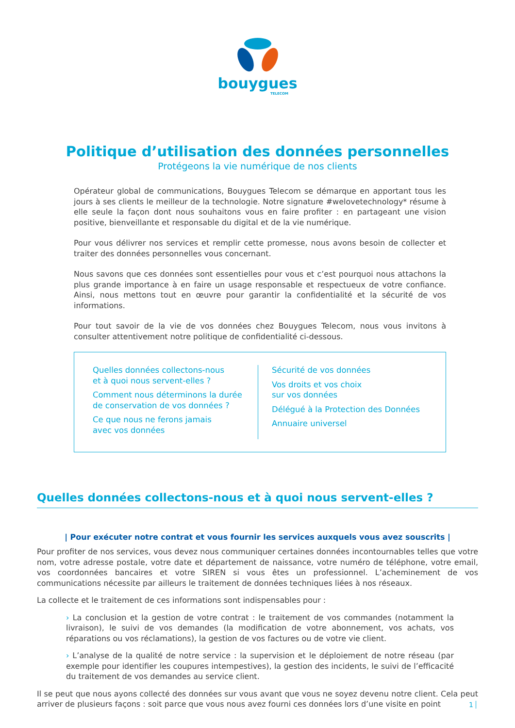bouygues
TELECOM
Politique d’utilisation des données personnelles
Protégeons la vie numérique de nos clients
Opérateur global de communications, Bouygues Telecom se démarque en apportant tous les jours à ses clients le meilleur de la technologie. Notre signature #welovetechnology* résume à elle seule la façon dont nous souhaitons vous en faire profiter : en partageant une vision positive, bienveillante et responsable du digital et de la vie numérique.
Pour vous délivrer nos services et remplir cette promesse, nous avons besoin de collecter et traiter des données personnelles vous concernant.
Nous savons que ces données sont essentielles pour vous et c’est pourquoi nous attachons la plus grande importance à en faire un usage responsable et respectueux de votre confiance. Ainsi, nous mettons tout en œuvre pour garantir la confidentialité et la sécurité de vos informations.
Pour tout savoir de la vie de vos données chez Bouygues Telecom, nous vous invitons à consulter attentivement notre politique de confidentialité ci-dessous.
Quelles données collectons-nous
et à quoi nous servent-elles ?
Comment nous déterminons la durée
de conservation de vos données ?
Ce que nous ne ferons jamais
avec vos données
Sécurité de vos données
Vos droits et vos choix
sur vos données
Délégué à la Protection des Données
Annuaire universel
Quelles données collectons-nous et à quoi nous servent-elles ?
| Pour exécuter notre contrat et vous fournir les services auxquels vous avez souscrits |
Pour profiter de nos services, vous devez nous communiquer certaines données incontournables telles que votre nom, votre adresse postale, votre date et département de naissance, votre numéro de téléphone, votre email, vos coordonnées bancaires et votre SIREN si vous êtes un professionnel. L’acheminement de vos communications nécessite par ailleurs le traitement de données techniques liées à nos réseaux.
La collecte et le traitement de ces informations sont indispensables pour :
› La conclusion et la gestion de votre contrat : le traitement de vos commandes (notamment la livraison), le suivi de vos demandes (la modification de votre abonnement, vos achats, vos réparations ou vos réclamations), la gestion de vos factures ou de votre vie client.
› L’analyse de la qualité de notre service : la supervision et le déploiement de notre réseau (par exemple pour identifier les coupures intempestives), la gestion des incidents, le suivi de l’efficacité du traitement de vos demandes au service client.
Il se peut que nous ayons collecté des données sur vous avant que vous ne soyez devenu notre client. Cela peut arriver de plusieurs façons : soit parce que vous nous avez fourni ces données lors d’une visite en point
1